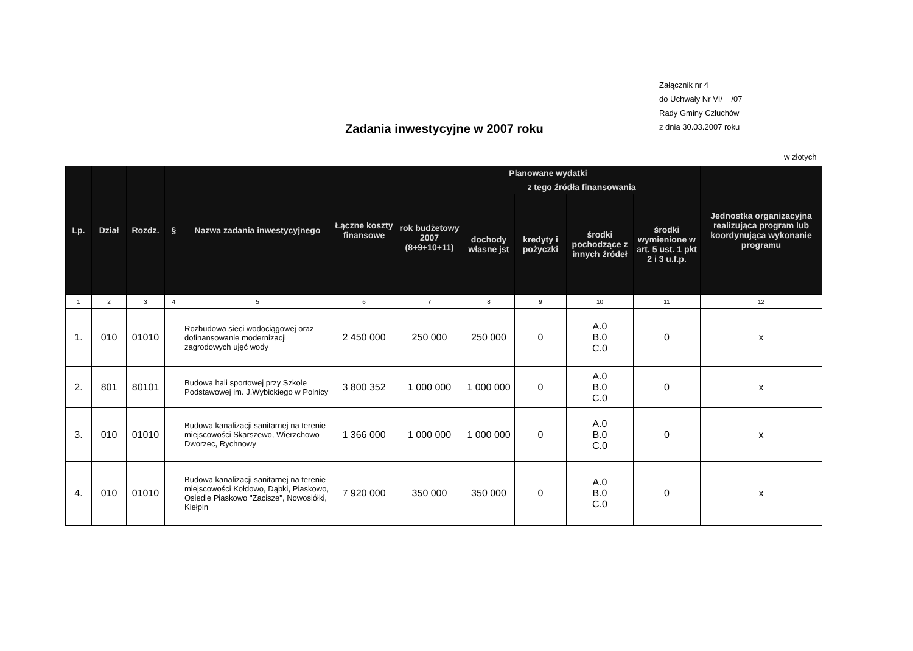Załącznik nr 4
do Uchwały Nr VI/ /07
Rady Gminy Człuchów
z dnia 30.03.2007 roku
Zadania inwestycyjne w 2007 roku
w złotych
| Lp. | Dział | Rozdz. | § | Nazwa zadania inwestycyjnego | Łączne koszty finansowe | Planowane wydatki | | | | | Jednostka organizacyjna realizująca program lub koordynująca wykonanie programu |
| --- | --- | --- | --- | --- | --- | --- | --- | --- | --- | --- | --- |
| | | | | | | rok budżetowy 2007 (8+9+10+11) | z tego źródła finansowania | | | | |
| | | | | | | | dochody własne jst | kredyty i pożyczki | środki pochodzące z innych źródeł | środki wymienione w art. 5 ust. 1 pkt 2 i 3 u.f.p. | |
| 1 | 2 | 3 | 4 | 5 | 6 | 7 | 8 | 9 | 10 | 11 | 12 |
| 1. | 010 | 01010 | | Rozbudowa sieci wodociągowej oraz dofinansowanie modernizacji zagrodowych ujęć wody | 2 450 000 | 250 000 | 250 000 | 0 | A.0 B.0 C.0 | 0 | x |
| 2. | 801 | 80101 | | Budowa hali sportowej przy Szkole Podstawowej im. J.Wybickiego w Polnicy | 3 800 352 | 1 000 000 | 1 000 000 | 0 | A.0 B.0 C.0 | 0 | x |
| 3. | 010 | 01010 | | Budowa kanalizacji sanitarnej na terenie miejscowości Skarszewo, Wierzchowo Dworzec, Rychnowy | 1 366 000 | 1 000 000 | 1 000 000 | 0 | A.0 B.0 C.0 | 0 | x |
| 4. | 010 | 01010 | | Budowa kanalizacji sanitarnej na terenie miejscowości Kołdowo, Dąbki, Piaskowo, Osiedle Piaskowo "Zacisze", Nowosiółki, Kiełpin | 7 920 000 | 350 000 | 350 000 | 0 | A.0 B.0 C.0 | 0 | x |